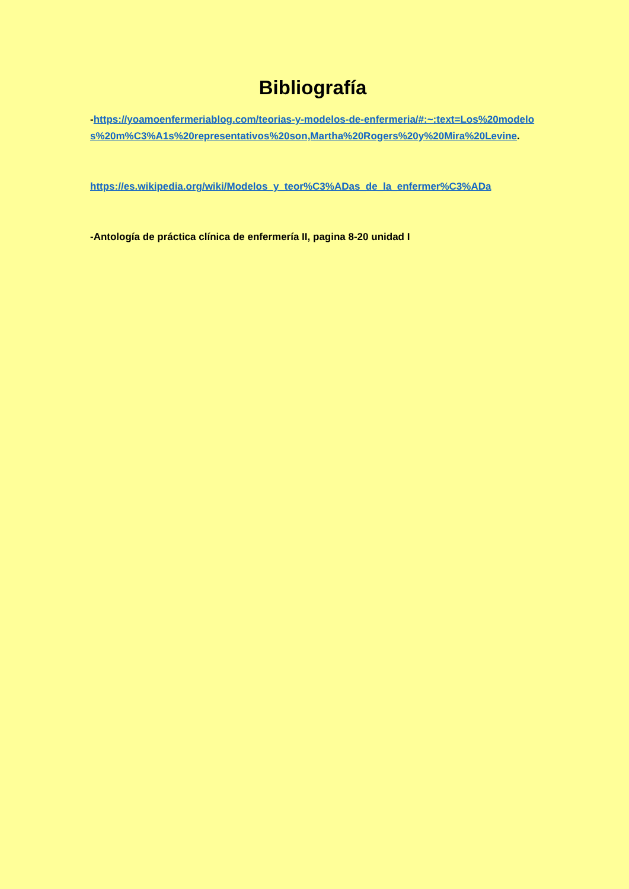Bibliografía
-https://yoamoenfermeriablog.com/teorias-y-modelos-de-enfermeria/#:~:text=Los%20modelos%20m%C3%A1s%20representativos%20son,Martha%20Rogers%20y%20Mira%20Levine.
https://es.wikipedia.org/wiki/Modelos_y_teor%C3%ADas_de_la_enfermer%C3%ADa
-Antología de práctica clínica de enfermería II, pagina 8-20 unidad I